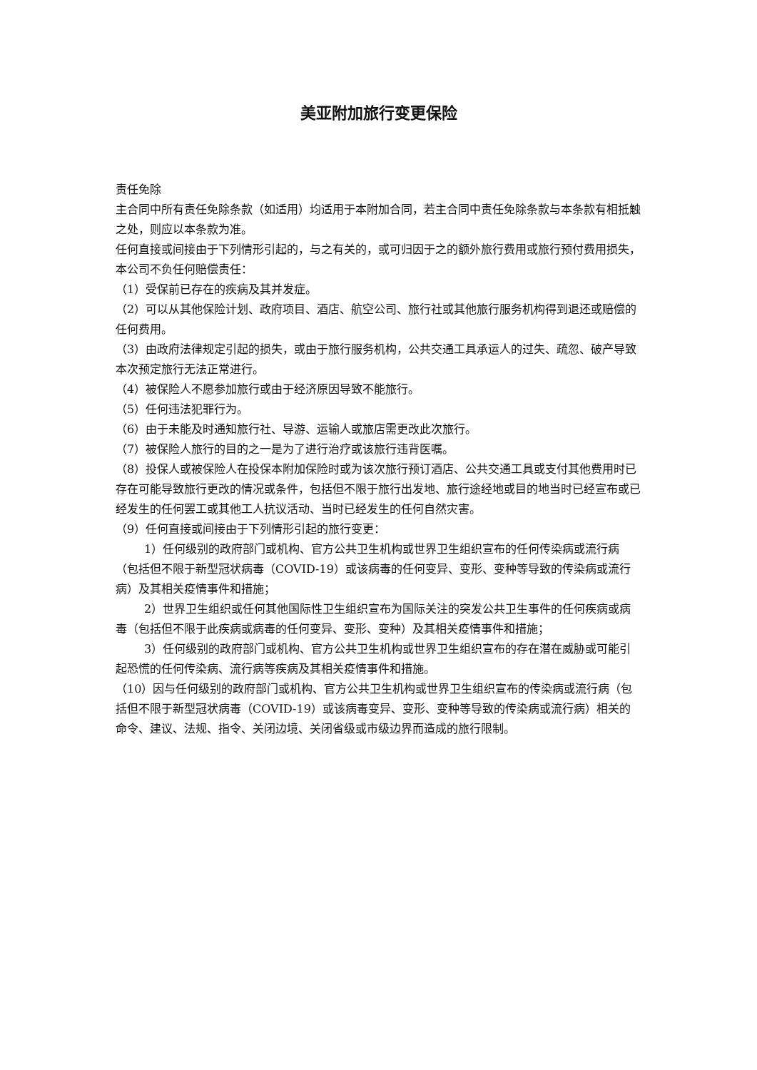美亚附加旅行变更保险
责任免除
主合同中所有责任免除条款（如适用）均适用于本附加合同，若主合同中责任免除条款与本条款有相抵触之处，则应以本条款为准。
任何直接或间接由于下列情形引起的，与之有关的，或可归因于之的额外旅行费用或旅行预付费用损失，本公司不负任何赔偿责任：
（1）受保前已存在的疾病及其并发症。
（2）可以从其他保险计划、政府项目、酒店、航空公司、旅行社或其他旅行服务机构得到退还或赔偿的任何费用。
（3）由政府法律规定引起的损失，或由于旅行服务机构，公共交通工具承运人的过失、疏忽、破产导致本次预定旅行无法正常进行。
（4）被保险人不愿参加旅行或由于经济原因导致不能旅行。
（5）任何违法犯罪行为。
（6）由于未能及时通知旅行社、导游、运输人或旅店需更改此次旅行。
（7）被保险人旅行的目的之一是为了进行治疗或该旅行违背医嘱。
（8）投保人或被保险人在投保本附加保险时或为该次旅行预订酒店、公共交通工具或支付其他费用时已存在可能导致旅行更改的情况或条件，包括但不限于旅行出发地、旅行途经地或目的地当时已经宣布或已经发生的任何罢工或其他工人抗议活动、当时已经发生的任何自然灾害。
（9）任何直接或间接由于下列情形引起的旅行变更：
1）任何级别的政府部门或机构、官方公共卫生机构或世界卫生组织宣布的任何传染病或流行病（包括但不限于新型冠状病毒（COVID-19）或该病毒的任何变异、变形、变种等导致的传染病或流行病）及其相关疫情事件和措施；
2）世界卫生组织或任何其他国际性卫生组织宣布为国际关注的突发公共卫生事件的任何疾病或病毒（包括但不限于此疾病或病毒的任何变异、变形、变种）及其相关疫情事件和措施；
3）任何级别的政府部门或机构、官方公共卫生机构或世界卫生组织宣布的存在潜在威胁或可能引起恐慌的任何传染病、流行病等疾病及其相关疫情事件和措施。
（10）因与任何级别的政府部门或机构、官方公共卫生机构或世界卫生组织宣布的传染病或流行病（包括但不限于新型冠状病毒（COVID-19）或该病毒变异、变形、变种等导致的传染病或流行病）相关的命令、建议、法规、指令、关闭边境、关闭省级或市级边界而造成的旅行限制。